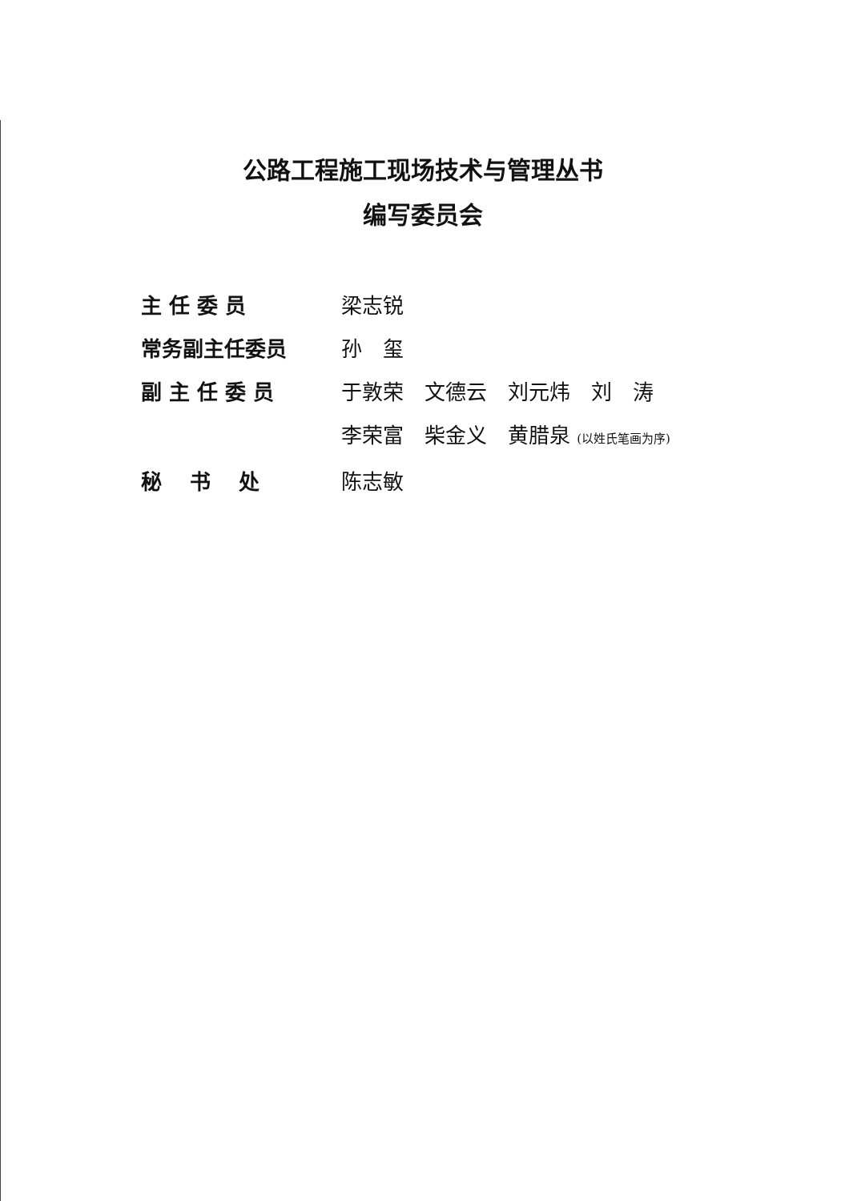公路工程施工现场技术与管理丛书
编写委员会
主 任 委 员 梁志锐
常务副主任委员 孙　玺
副 主 任 委 员 于敦荣　文德云　刘元炜　刘　涛
李荣富　柴金义　黄腊泉 (以姓氏笔画为序)
秘　 书　 处 陈志敏